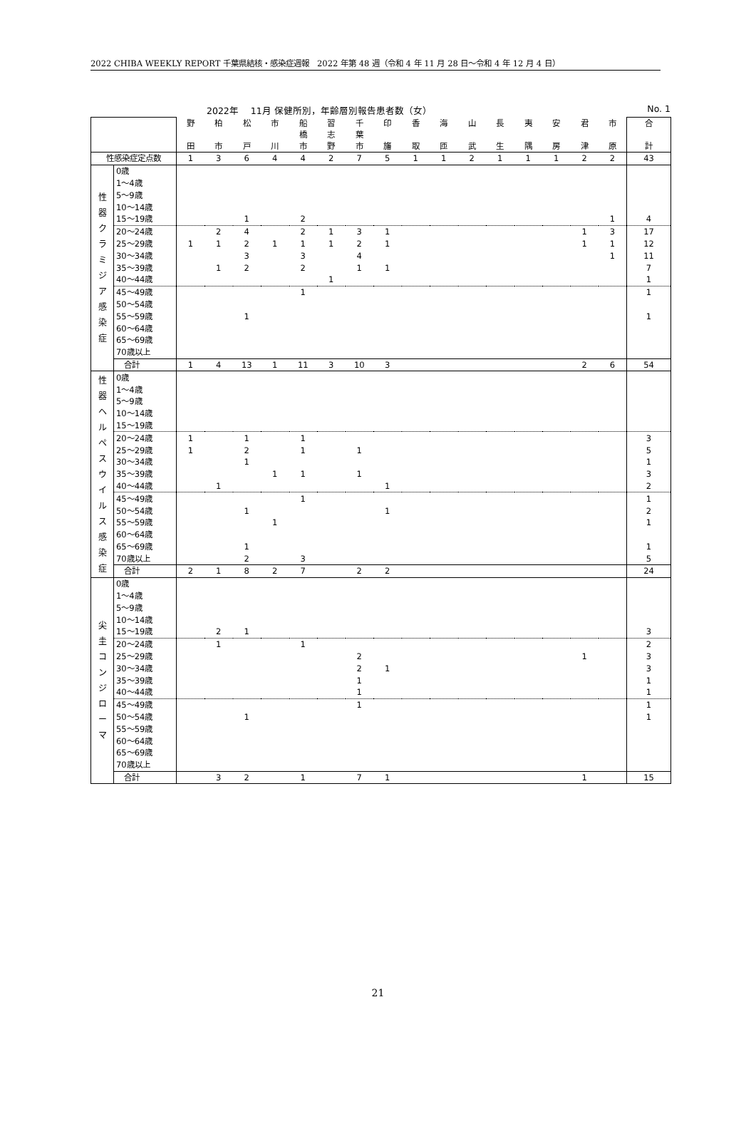2022 CHIBA WEEKLY REPORT 千葉県結核・感染症週報　2022 年第 48 週（令和 4 年 11 月 28 日～令和 4 年 12 月 4 日）
2022年　 11月 保健所別，年齢層別報告患者数（女） No. 1
| | | 野 田 | 柏 市 | 松 戸 | 市 川 | 船 橋 市 | 習 志 野 | 千 葉 市 | 印 旛 | 香 取 | 海 匝 | 山 武 | 長 生 | 夷 隅 | 安 房 | 君 津 | 市 原 | 合 計 |
| --- | --- | --- | --- | --- | --- | --- | --- | --- | --- | --- | --- | --- | --- | --- | --- | --- | --- | --- |
| 性感染症定点数 | | 1 | 3 | 6 | 4 | 4 | 2 | 7 | 5 | 1 | 1 | 2 | 1 | 1 | 1 | 2 | 2 | 43 |
| 性 器 ク ラ ミ ジ ア 感 染 症 | 0歳 | | | | | | | | | | | | | | | | | |
| | 1～4歳 | | | | | | | | | | | | | | | | | |
| | 5～9歳 | | | | | | | | | | | | | | | | | |
| | 10～14歳 | | | | | | | | | | | | | | | | | |
| | 15～19歳 | | | 1 | | 2 | | | | | | | | | | | 1 | 4 |
| | 20～24歳 | | 2 | 4 | | 2 | 1 | 3 | 1 | | | | | | | 1 | 3 | 17 |
| | 25～29歳 | 1 | 1 | 2 | 1 | 1 | 1 | 2 | 1 | | | | | | | 1 | 1 | 12 |
| | 30～34歳 | | | 3 | | 3 | | 4 | | | | | | | | | 1 | 11 |
| | 35～39歳 | | 1 | 2 | | 2 | | 1 | 1 | | | | | | | | | 7 |
| | 40～44歳 | | | | | | 1 | | | | | | | | | | | 1 |
| | 45～49歳 | | | | | 1 | | | | | | | | | | | | 1 |
| | 50～54歳 | | | | | | | | | | | | | | | | | |
| | 55～59歳 | | | 1 | | | | | | | | | | | | | | 1 |
| | 60～64歳 | | | | | | | | | | | | | | | | | |
| | 65～69歳 | | | | | | | | | | | | | | | | | |
| | 70歳以上 | | | | | | | | | | | | | | | | | |
| | 合計 | 1 | 4 | 13 | 1 | 11 | 3 | 10 | 3 | | | | | | | 2 | 6 | 54 |
| 性 器 ヘ ル ペ ス ウ イ ル ス 感 染 症 | 0歳 | | | | | | | | | | | | | | | | | |
| | 1～4歳 | | | | | | | | | | | | | | | | | |
| | 5～9歳 | | | | | | | | | | | | | | | | | |
| | 10～14歳 | | | | | | | | | | | | | | | | | |
| | 15～19歳 | | | | | | | | | | | | | | | | | |
| | 20～24歳 | 1 | | 1 | | 1 | | | | | | | | | | | | 3 |
| | 25～29歳 | 1 | | 2 | | 1 | | 1 | | | | | | | | | | 5 |
| | 30～34歳 | | | 1 | | | | | | | | | | | | | | 1 |
| | 35～39歳 | | | | 1 | 1 | | 1 | | | | | | | | | | 3 |
| | 40～44歳 | | 1 | | | | | | 1 | | | | | | | | | 2 |
| | 45～49歳 | | | | | 1 | | | | | | | | | | | | 1 |
| | 50～54歳 | | | 1 | | | | | 1 | | | | | | | | | 2 |
| | 55～59歳 | | | | 1 | | | | | | | | | | | | | 1 |
| | 60～64歳 | | | | | | | | | | | | | | | | | |
| | 65～69歳 | | | 1 | | | | | | | | | | | | | | 1 |
| | 70歳以上 | | | 2 | | 3 | | | | | | | | | | | | 5 |
| | 合計 | 2 | 1 | 8 | 2 | 7 | | 2 | 2 | | | | | | | | | 24 |
| 尖 圭 コ ン ジ ロ ー マ | 0歳 | | | | | | | | | | | | | | | | | |
| | 1～4歳 | | | | | | | | | | | | | | | | | |
| | 5～9歳 | | | | | | | | | | | | | | | | | |
| | 10～14歳 | | | | | | | | | | | | | | | | | |
| | 15～19歳 | | 2 | 1 | | | | | | | | | | | | | | 3 |
| | 20～24歳 | | 1 | | | 1 | | | | | | | | | | | | 2 |
| | 25～29歳 | | | | | | | 2 | | | | | | | | 1 | | 3 |
| | 30～34歳 | | | | | | | 2 | 1 | | | | | | | | | 3 |
| | 35～39歳 | | | | | | | 1 | | | | | | | | | | 1 |
| | 40～44歳 | | | | | | | 1 | | | | | | | | | | 1 |
| | 45～49歳 | | | | | | | 1 | | | | | | | | | | 1 |
| | 50～54歳 | | | 1 | | | | | | | | | | | | | | 1 |
| | 55～59歳 | | | | | | | | | | | | | | | | | |
| | 60～64歳 | | | | | | | | | | | | | | | | | |
| | 65～69歳 | | | | | | | | | | | | | | | | | |
| | 70歳以上 | | | | | | | | | | | | | | | | | |
| | 合計 | | 3 | 2 | | 1 | | 7 | 1 | | | | | | | 1 | | 15 |
21